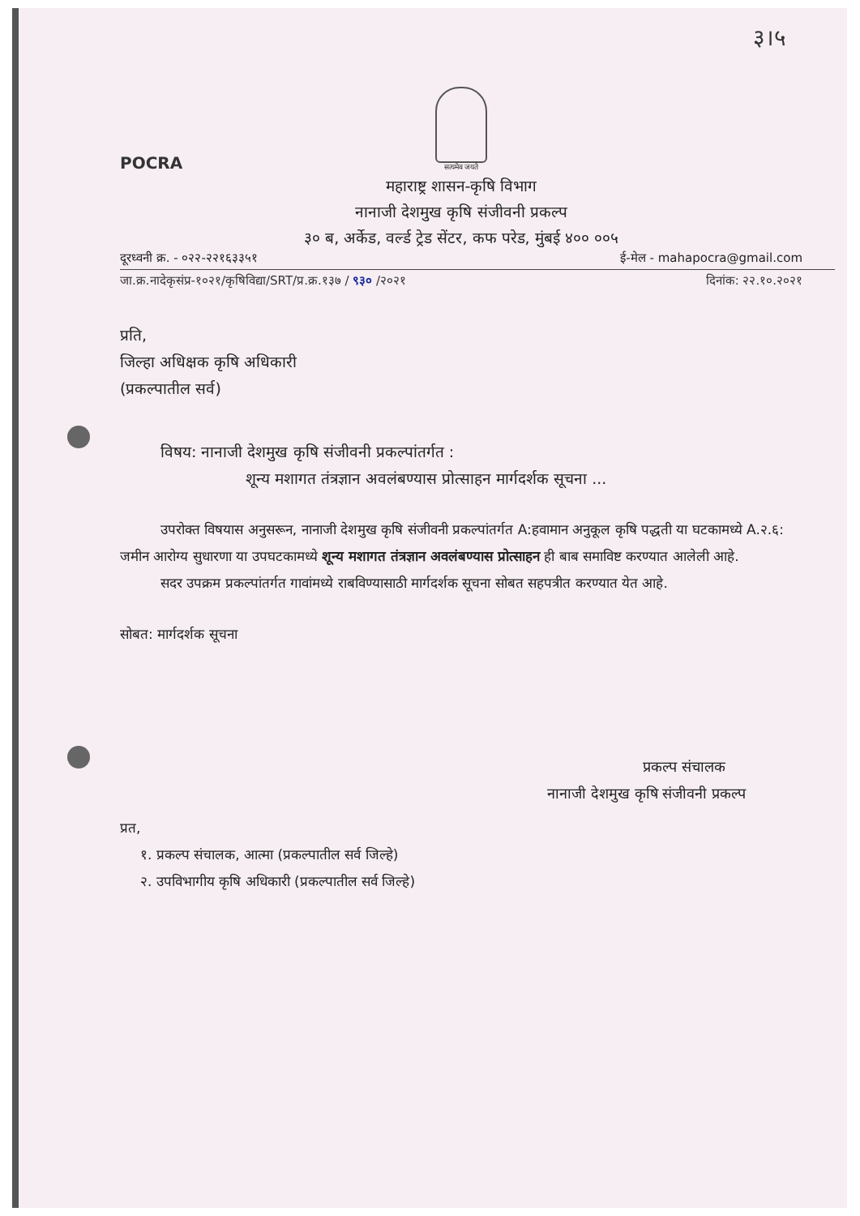३।५
POCRA
सत्यमेव जयते
महाराष्ट्र शासन-कृषि विभाग
नानाजी देशमुख कृषि संजीवनी प्रकल्प
३० ब, अर्केड, वर्ल्ड ट्रेड सेंटर, कफ परेड, मुंबई ४०० ००५
दूरध्वनी क्र. - ०२२-२२१६३३५१ ई-मेल - mahapocra@gmail.com
जा.क्र.नादेकृसंप्र-१०२१/कृषिविद्या/SRT/प्र.क्र.१३७ / ९३० /२०२१ दिनांक: २२.१०.२०२१
प्रति,
जिल्हा अधिक्षक कृषि अधिकारी
(प्रकल्पातील सर्व)
विषय: नानाजी देशमुख कृषि संजीवनी प्रकल्पांतर्गत :
शून्य मशागत तंत्रज्ञान अवलंबण्यास प्रोत्साहन मार्गदर्शक सूचना ...
उपरोक्त विषयास अनुसरून, नानाजी देशमुख कृषि संजीवनी प्रकल्पांतर्गत A:हवामान अनुकूल कृषि पद्धती या घटकामध्ये A.२.६: जमीन आरोग्य सुधारणा या उपघटकामध्ये शून्य मशागत तंत्रज्ञान अवलंबण्यास प्रोत्साहन ही बाब समाविष्ट करण्यात आलेली आहे.
सदर उपक्रम प्रकल्पांतर्गत गावांमध्ये राबविण्यासाठी मार्गदर्शक सूचना सोबत सहपत्रीत करण्यात येत आहे.
सोबत: मार्गदर्शक सूचना
प्रकल्प संचालक
नानाजी देशमुख कृषि संजीवनी प्रकल्प
प्रत,
१. प्रकल्प संचालक, आत्मा (प्रकल्पातील सर्व जिल्हे)
२. उपविभागीय कृषि अधिकारी (प्रकल्पातील सर्व जिल्हे)